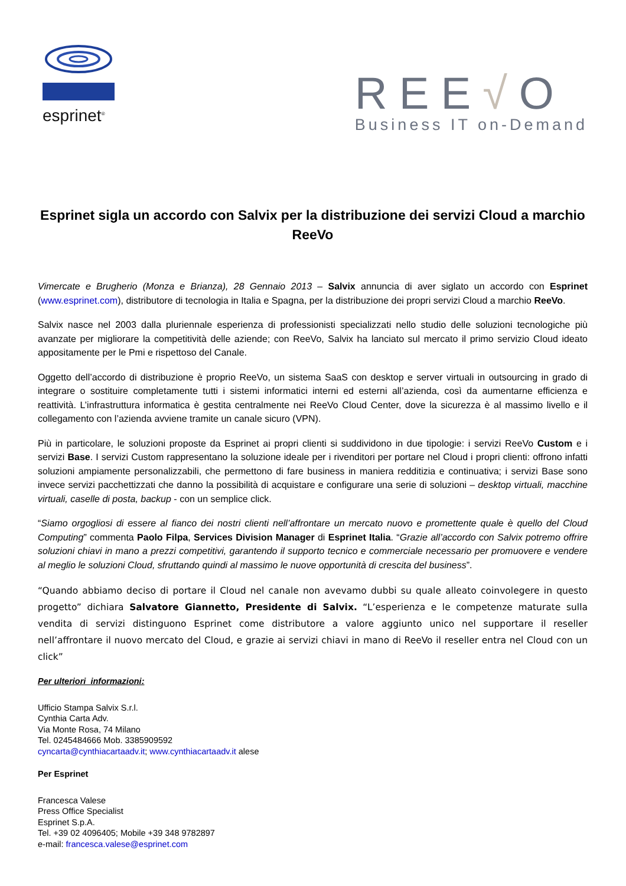esprinet<sup>®</sup>
REE√O
Business IT on-Demand
Esprinet sigla un accordo con Salvix per la distribuzione dei servizi Cloud a marchio ReeVo
Vimercate e Brugherio (Monza e Brianza), 28 Gennaio 2013 – Salvix annuncia di aver siglato un accordo con Esprinet (www.esprinet.com), distributore di tecnologia in Italia e Spagna, per la distribuzione dei propri servizi Cloud a marchio ReeVo.
Salvix nasce nel 2003 dalla pluriennale esperienza di professionisti specializzati nello studio delle soluzioni tecnologiche più avanzate per migliorare la competitività delle aziende; con ReeVo, Salvix ha lanciato sul mercato il primo servizio Cloud ideato appositamente per le Pmi e rispettoso del Canale.
Oggetto dell’accordo di distribuzione è proprio ReeVo, un sistema SaaS con desktop e server virtuali in outsourcing in grado di integrare o sostituire completamente tutti i sistemi informatici interni ed esterni all’azienda, così da aumentarne efficienza e reattività. L’infrastruttura informatica è gestita centralmente nei ReeVo Cloud Center, dove la sicurezza è al massimo livello e il collegamento con l’azienda avviene tramite un canale sicuro (VPN).
Più in particolare, le soluzioni proposte da Esprinet ai propri clienti si suddividono in due tipologie: i servizi ReeVo Custom e i servizi Base. I servizi Custom rappresentano la soluzione ideale per i rivenditori per portare nel Cloud i propri clienti: offrono infatti soluzioni ampiamente personalizzabili, che permettono di fare business in maniera redditizia e continuativa; i servizi Base sono invece servizi pacchettizzati che danno la possibilità di acquistare e configurare una serie di soluzioni – desktop virtuali, macchine virtuali, caselle di posta, backup - con un semplice click.
“Siamo orgogliosi di essere al fianco dei nostri clienti nell’affrontare un mercato nuovo e promettente quale è quello del Cloud Computing” commenta Paolo Filpa, Services Division Manager di Esprinet Italia. “Grazie all’accordo con Salvix potremo offrire soluzioni chiavi in mano a prezzi competitivi, garantendo il supporto tecnico e commerciale necessario per promuovere e vendere al meglio le soluzioni Cloud, sfruttando quindi al massimo le nuove opportunità di crescita del business”.
“Quando abbiamo deciso di portare il Cloud nel canale non avevamo dubbi su quale alleato coinvolegere in questo progetto” dichiara Salvatore Giannetto, Presidente di Salvix. “L’esperienza e le competenze maturate sulla vendita di servizi distinguono Esprinet come distributore a valore aggiunto unico nel supportare il reseller nell’affrontare il nuovo mercato del Cloud, e grazie ai servizi chiavi in mano di ReeVo il reseller entra nel Cloud con un click”
Per ulteriori informazioni:
Ufficio Stampa Salvix S.r.l.
Cynthia Carta Adv.
Via Monte Rosa, 74 Milano
Tel. 0245484666 Mob. 3385909592
cyncarta@cynthiacartaadv.it; www.cynthiacartaadv.it alese
Per Esprinet
Francesca Valese
Press Office Specialist
Esprinet S.p.A.
Tel. +39 02 4096405; Mobile +39 348 9782897
e-mail: francesca.valese@esprinet.com